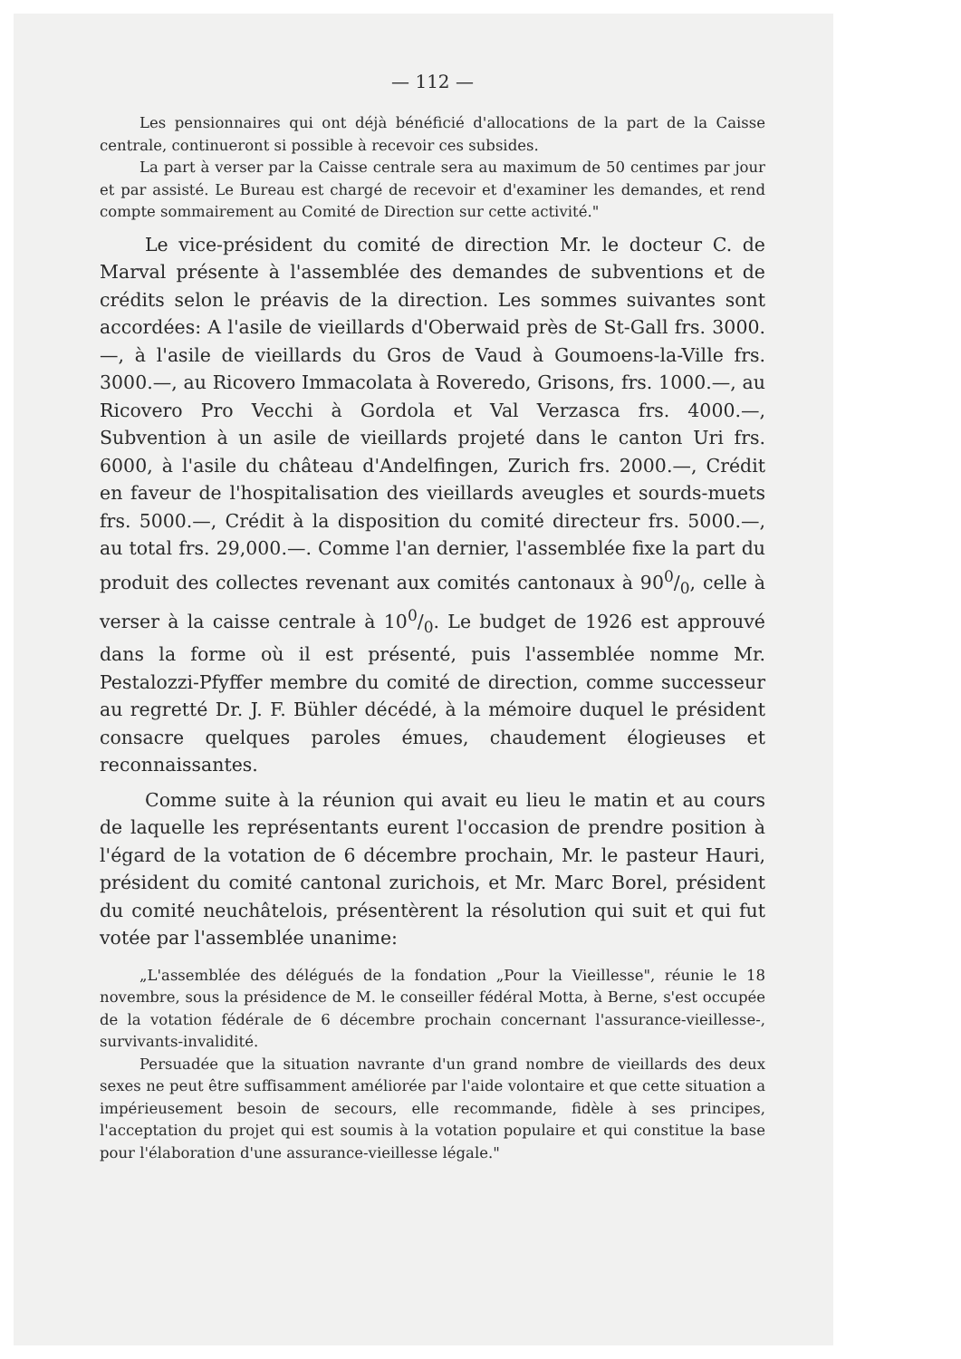— 112 —
Les pensionnaires qui ont déjà bénéficié d'allocations de la part de la Caisse centrale, continueront si possible à recevoir ces subsides.
La part à verser par la Caisse centrale sera au maximum de 50 centimes par jour et par assisté. Le Bureau est chargé de recevoir et d'examiner les demandes, et rend compte sommairement au Comité de Direction sur cette activité."
Le vice-président du comité de direction Mr. le docteur C. de Marval présente à l'assemblée des demandes de subventions et de crédits selon le préavis de la direction. Les sommes suivantes sont accordées: A l'asile de vieillards d'Oberwaid près de St-Gall frs. 3000.—, à l'asile de vieillards du Gros de Vaud à Goumoens-la-Ville frs. 3000.—, au Ricovero Immacolata à Roveredo, Grisons, frs. 1000.—, au Ricovero Pro Vecchi à Gordola et Val Verzasca frs. 4000.—, Subvention à un asile de vieillards projeté dans le canton Uri frs. 6000, à l'asile du château d'Andelfingen, Zurich frs. 2000.—, Crédit en faveur de l'hospitalisation des vieillards aveugles et sourds-muets frs. 5000.—, Crédit à la disposition du comité directeur frs. 5000.—, au total frs. 29,000.—. Comme l'an dernier, l'assemblée fixe la part du produit des collectes revenant aux comités cantonaux à 900/0, celle à verser à la caisse centrale à 100/0. Le budget de 1926 est approuvé dans la forme où il est présenté, puis l'assemblée nomme Mr. Pestalozzi-Pfyffer membre du comité de direction, comme successeur au regretté Dr. J. F. Bühler décédé, à la mémoire duquel le président consacre quelques paroles émues, chaudement élogieuses et reconnaissantes.
Comme suite à la réunion qui avait eu lieu le matin et au cours de laquelle les représentants eurent l'occasion de prendre position à l'égard de la votation de 6 décembre prochain, Mr. le pasteur Hauri, président du comité cantonal zurichois, et Mr. Marc Borel, président du comité neuchâtelois, présentèrent la résolution qui suit et qui fut votée par l'assemblée unanime:
„L'assemblée des délégués de la fondation „Pour la Vieillesse", réunie le 18 novembre, sous la présidence de M. le conseiller fédéral Motta, à Berne, s'est occupée de la votation fédérale de 6 décembre prochain concernant l'assurance-vieillesse-, survivants-invalidité.
Persuadée que la situation navrante d'un grand nombre de vieillards des deux sexes ne peut être suffisamment améliorée par l'aide volontaire et que cette situation a impérieusement besoin de secours, elle recommande, fidèle à ses principes, l'acceptation du projet qui est soumis à la votation populaire et qui constitue la base pour l'élaboration d'une assurance-vieillesse légale."